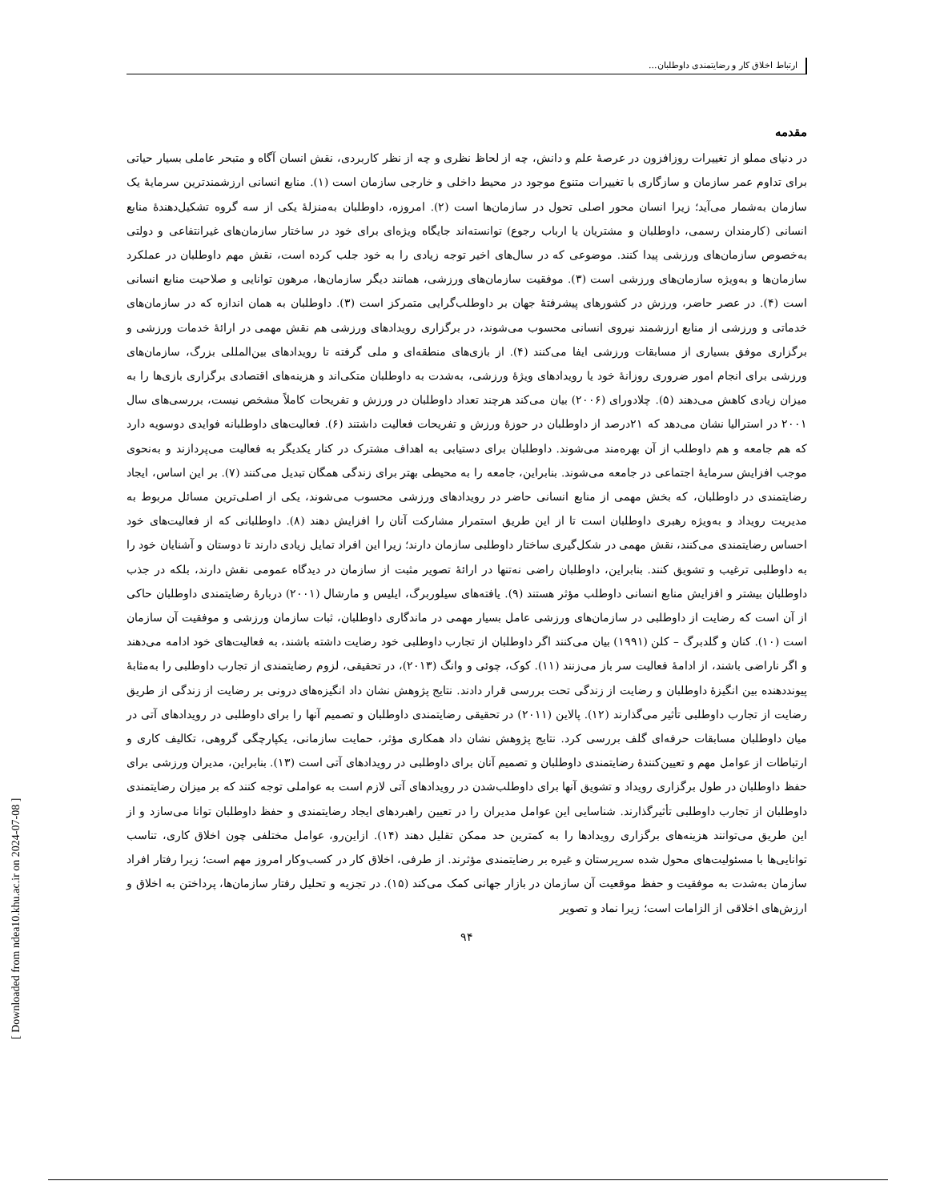ارتباط اخلاق کار و رضایتمندی داوطلبان...
مقدمه
در دنیای مملو از تغییرات روزافزون در عرصهٔ علم و دانش، چه از لحاظ نظری و چه از نظر کاربردی، نقش انسان آگاه و متبحر عاملی بسیار حیاتی برای تداوم عمر سازمان و سازگاری با تغییرات متنوع موجود در محیط داخلی و خارجی سازمان است (۱). منابع انسانی ارزشمندترین سرمایهٔ یک سازمان به‌شمار می‌آید؛ زیرا انسان محور اصلی تحول در سازمان‌ها است (۲). امروزه، داوطلبان به‌منزلهٔ یکی از سه گروه تشکیل‌دهندهٔ منابع انسانی (کارمندان رسمی، داوطلبان و مشتریان یا ارباب رجوع) توانسته‌اند جایگاه ویژه‌ای برای خود در ساختار سازمان‌های غیرانتفاعی و دولتی به‌خصوص سازمان‌های ورزشی پیدا کنند. موضوعی که در سال‌های اخیر توجه زیادی را به خود جلب کرده است، نقش مهم داوطلبان در عملکرد سازمان‌ها و به‌ویژه سازمان‌های ورزشی است (۳). موفقیت سازمان‌های ورزشی، همانند دیگر سازمان‌ها، مرهون توانایی و صلاحیت منابع انسانی است (۴). در عصر حاضر، ورزش در کشورهای پیشرفتهٔ جهان بر داوطلب‌گرایی متمرکز است (۳). داوطلبان به همان اندازه که در سازمان‌های خدماتی و ورزشی از منابع ارزشمند نیروی انسانی محسوب می‌شوند، در برگزاری رویدادهای ورزشی هم نقش مهمی در ارائهٔ خدمات ورزشی و برگزاری موفق بسیاری از مسابقات ورزشی ایفا می‌کنند (۴). از بازی‌های منطقه‌ای و ملی گرفته تا رویدادهای بین‌المللی بزرگ، سازمان‌های ورزشی برای انجام امور ضروری روزانهٔ خود یا رویدادهای ویژهٔ ورزشی، به‌شدت به داوطلبان متکی‌اند و هزینه‌های اقتصادی برگزاری بازی‌ها را به میزان زیادی کاهش می‌دهند (۵). چلادورای (۲۰۰۶) بیان می‌کند هرچند تعداد داوطلبان در ورزش و تفریحات کاملاً مشخص نیست، بررسی‌های سال ۲۰۰۱ در استرالیا نشان می‌دهد که ۲۱درصد از داوطلبان در حوزهٔ ورزش و تفریحات فعالیت داشتند (۶). فعالیت‌های داوطلبانه فوایدی دوسویه دارد که هم جامعه و هم داوطلب از آن بهره‌مند می‌شوند. داوطلبان برای دستیابی به اهداف مشترک در کنار یکدیگر به فعالیت می‌پردازند و به‌نحوی موجب افزایش سرمایهٔ اجتماعی در جامعه می‌شوند. بنابراین، جامعه را به محیطی بهتر برای زندگی همگان تبدیل می‌کنند (۷). بر این اساس، ایجاد رضایتمندی در داوطلبان، که بخش مهمی از منابع انسانی حاضر در رویدادهای ورزشی محسوب می‌شوند، یکی از اصلی‌ترین مسائل مربوط به مدیریت رویداد و به‌ویژه رهبری داوطلبان است تا از این طریق استمرار مشارکت آنان را افزایش دهند (۸). داوطلبانی که از فعالیت‌های خود احساس رضایتمندی می‌کنند، نقش مهمی در شکل‌گیری ساختار داوطلبی سازمان دارند؛ زیرا این افراد تمایل زیادی دارند تا دوستان و آشنایان خود را به داوطلبی ترغیب و تشویق کنند. بنابراین، داوطلبان راضی نه‌تنها در ارائهٔ تصویر مثبت از سازمان در دیدگاه عمومی نقش دارند، بلکه در جذب داوطلبان بیشتر و افزایش منابع انسانی داوطلب مؤثر هستند (۹). یافته‌های سیلوربرگ، ایلیس و مارشال (۲۰۰۱) دربارهٔ رضایتمندی داوطلبان حاکی از آن است که رضایت از داوطلبی در سازمان‌های ورزشی عامل بسیار مهمی در ماندگاری داوطلبان، ثبات سازمان ورزشی و موفقیت آن سازمان است (۱۰). کنان و گلدبرگ – کلن (۱۹۹۱) بیان می‌کنند اگر داوطلبان از تجارب داوطلبی خود رضایت داشته باشند، به فعالیت‌های خود ادامه می‌دهند و اگر ناراضی باشند، از ادامهٔ فعالیت سر باز می‌زنند (۱۱). کوک، چوئی و وانگ (۲۰۱۳)، در تحقیقی، لزوم رضایتمندی از تجارب داوطلبی را به‌مثابهٔ پیونددهنده بین انگیزهٔ داوطلبان و رضایت از زندگی تحت بررسی قرار دادند. نتایج پژوهش نشان داد انگیزه‌های درونی بر رضایت از زندگی از طریق رضایت از تجارب داوطلبی تأثیر می‌گذارند (۱۲). پالاین (۲۰۱۱) در تحقیقی رضایتمندی داوطلبان و تصمیم آنها را برای داوطلبی در رویدادهای آتی در میان داوطلبان مسابقات حرفه‌ای گلف بررسی کرد. نتایج پژوهش نشان داد همکاری مؤثر، حمایت سازمانی، یکپارچگی گروهی، تکالیف کاری و ارتباطات از عوامل مهم و تعیین‌کنندهٔ رضایتمندی داوطلبان و تصمیم آنان برای داوطلبی در رویدادهای آتی است (۱۳). بنابراین، مدیران ورزشی برای حفظ داوطلبان در طول برگزاری رویداد و تشویق آنها برای داوطلب‌شدن در رویدادهای آتی لازم است به عواملی توجه کنند که بر میزان رضایتمندی داوطلبان از تجارب داوطلبی تأثیرگذارند. شناسایی این عوامل مدیران را در تعیین راهبردهای ایجاد رضایتمندی و حفظ داوطلبان توانا می‌سازد و از این طریق می‌توانند هزینه‌های برگزاری رویدادها را به کمترین حد ممکن تقلیل دهند (۱۴). ازاین‌رو، عوامل مختلفی چون اخلاق کاری، تناسب توانایی‌ها با مسئولیت‌های محول شده سرپرستان و غیره بر رضایتمندی مؤثرند. از طرفی، اخلاق کار در کسب‌وکار امروز مهم است؛ زیرا رفتار افراد سازمان به‌شدت به موفقیت و حفظ موقعیت آن سازمان در بازار جهانی کمک می‌کند (۱۵). در تجزیه و تحلیل رفتار سازمان‌ها، پرداختن به اخلاق و ارزش‌های اخلاقی از الزامات است؛ زیرا نماد و تصویر
۹۴
[ Downloaded from ndea10.khu.ac.ir on 2024-07-08 ]